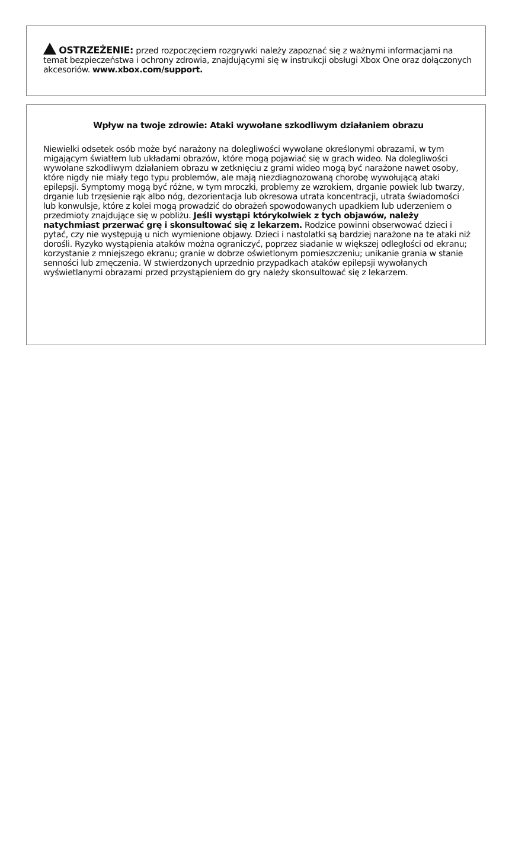OSTRZEŻENIE: przed rozpoczęciem rozgrywki należy zapoznać się z ważnymi informacjami na temat bezpieczeństwa i ochrony zdrowia, znajdującymi się w instrukcji obsługi Xbox One oraz dołączonych akcesoriów. www.xbox.com/support.
Wpływ na twoje zdrowie: Ataki wywołane szkodliwym działaniem obrazu
Niewielki odsetek osób może być narażony na dolegliwości wywołane określonymi obrazami, w tym migającym światłem lub układami obrazów, które mogą pojawiać się w grach wideo. Na dolegliwości wywołane szkodliwym działaniem obrazu w zetknięciu z grami wideo mogą być narażone nawet osoby, które nigdy nie miały tego typu problemów, ale mają niezdiagnozowaną chorobę wywołującą ataki epilepsji. Symptomy mogą być różne, w tym mroczki, problemy ze wzrokiem, drganie powiek lub twarzy, drganie lub trzęsienie rąk albo nóg, dezorientacja lub okresowa utrata koncentracji, utrata świadomości lub konwulsje, które z kolei mogą prowadzić do obrażeń spowodowanych upadkiem lub uderzeniem o przedmioty znajdujące się w pobliżu. Jeśli wystąpi którykolwiek z tych objawów, należy natychmiast przerwać grę i skonsultować się z lekarzem. Rodzice powinni obserwować dzieci i pytać, czy nie występują u nich wymienione objawy. Dzieci i nastolatki są bardziej narażone na te ataki niż dorośli. Ryzyko wystąpienia ataków można ograniczyć, poprzez siadanie w większej odległości od ekranu; korzystanie z mniejszego ekranu; granie w dobrze oświetlonym pomieszczeniu; unikanie grania w stanie senności lub zmęczenia. W stwierdzonych uprzednio przypadkach ataków epilepsji wywołanych wyświetlanymi obrazami przed przystąpieniem do gry należy skonsultować się z lekarzem.